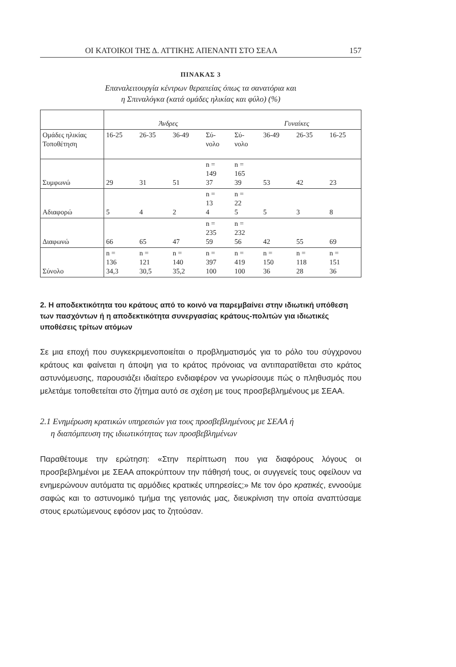ΟΙ ΚΑΤΟΙΚΟΙ ΤΗΣ Δ. ΑΤΤΙΚΗΣ ΑΠΕΝΑΝΤΙ ΣΤΟ ΣΕΑΑ 157
ΠΙΝΑΚΑΣ 3
Επαναλειτουργία κέντρων θεραπείας όπως τα σανατόρια και
η Σπιναλόγκα (κατά ομάδες ηλικίας και φύλο) (%)
| | Άνδρες | | | | Γυναίκες | | | |
| Ομάδες ηλικίας Τοποθέτηση | 16-25 | 26-35 | 36-49 | Σύ- νολο | Σύ- νολο | 36-49 | 26-35 | 16-25 |
| Συμφωνώ | 29 | 31 | 51 | n = 149 37 | n = 165 39 | 53 | 42 | 23 |
| Αδιαφορώ | 5 | 4 | 2 | n = 13 4 | n = 22 5 | 5 | 3 | 8 |
| Διαφωνώ | 66 | 65 | 47 | n = 235 59 | n = 232 56 | 42 | 55 | 69 |
| Σύνολο | n = 136 34,3 | n = 121 30,5 | n = 140 35,2 | n = 397 100 | n = 419 100 | n = 150 36 | n = 118 28 | n = 151 36 |
2. Η αποδεκτικότητα του κράτους από το κοινό να παρεμβαίνει στην ιδιωτική υπόθεση των πασχόντων ή η αποδεκτικότητα συνεργασίας κράτους-πολιτών για ιδιωτικές υποθέσεις τρίτων ατόμων
Σε μια εποχή που συγκεκριμενοποιείται ο προβληματισμός για το ρόλο του σύγχρονου κράτους και φαίνεται η άποψη για το κράτος πρόνοιας να αντιπαρατίθεται στο κράτος αστυνόμευσης, παρουσιάζει ιδιαίτερο ενδιαφέρον να γνωρίσουμε πώς ο πληθυσμός που μελετάμε τοποθετείται στο ζήτημα αυτό σε σχέση με τους προσβεβλημένους με ΣΕΑΑ.
2.1 Ενημέρωση κρατικών υπηρεσιών για τους προσβεβλημένους με ΣΕΑΑ ή
η διαπόμπευση της ιδιωτικότητας των προσβεβλημένων
Παραθέτουμε την ερώτηση: «Στην περίπτωση που για διαφόρους λόγους οι προσβεβλημένοι με ΣΕΑΑ αποκρύπτουν την πάθησή τους, οι συγγενείς τους οφείλουν να ενημερώνουν αυτόματα τις αρμόδιες κρατικές υπηρεσίες;» Με τον όρο κρατικές, εννοούμε σαφώς και το αστυνομικό τμήμα της γειτονιάς μας, διευκρίνιση την οποία αναπτύσαμε στους ερωτώμενους εφόσον μας το ζητούσαν.